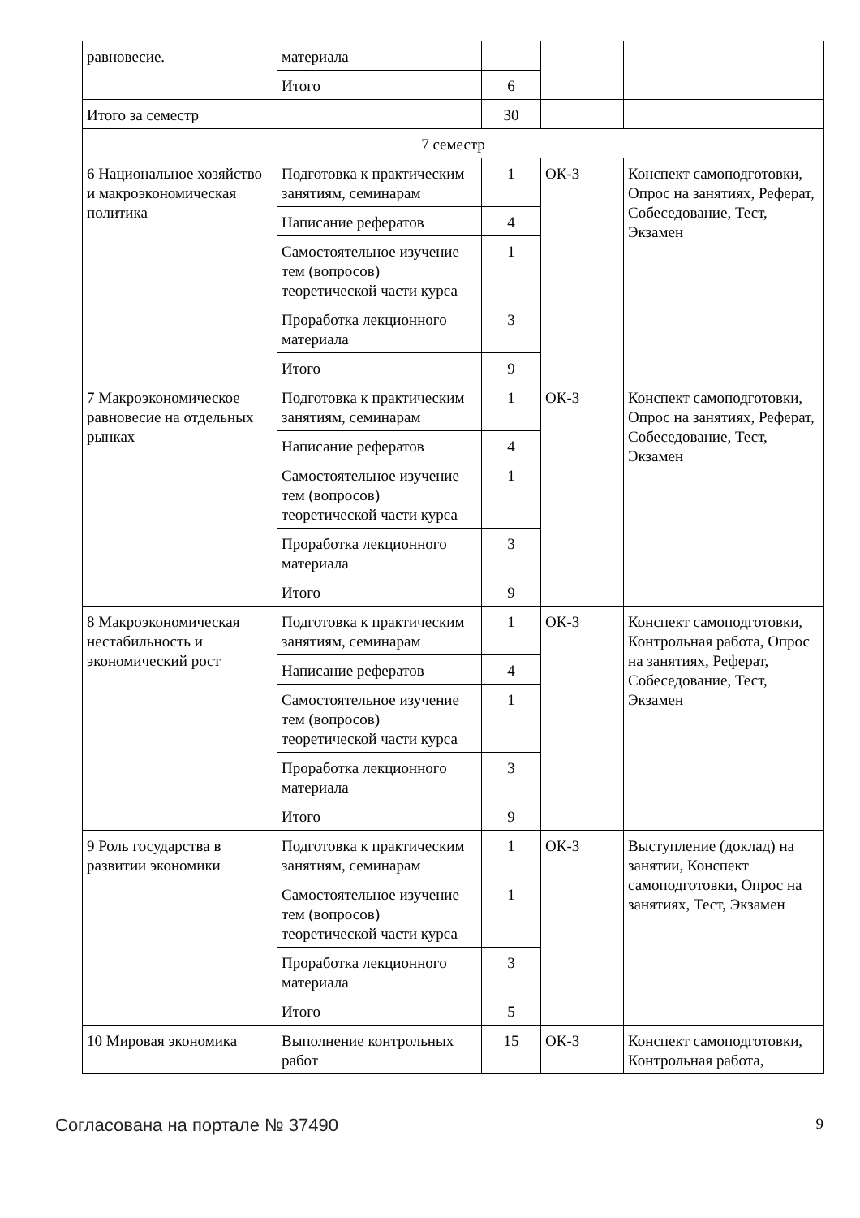| равновесие. | материала | | | |
| | Итого | 6 | | |
| Итого за семестр | | 30 | | |
| 7 семестр | | | | |
| 6 Национальное хозяйство и макроэкономическая политика | Подготовка к практическим занятиям, семинарам | 1 | ОК-3 | Конспект самоподготовки, Опрос на занятиях, Реферат, Собеседование, Тест, Экзамен |
| | Написание рефератов | 4 | | |
| | Самостоятельное изучение тем (вопросов) теоретической части курса | 1 | | |
| | Проработка лекционного материала | 3 | | |
| | Итого | 9 | | |
| 7 Макроэкономическое равновесие на отдельных рынках | Подготовка к практическим занятиям, семинарам | 1 | ОК-3 | Конспект самоподготовки, Опрос на занятиях, Реферат, Собеседование, Тест, Экзамен |
| | Написание рефератов | 4 | | |
| | Самостоятельное изучение тем (вопросов) теоретической части курса | 1 | | |
| | Проработка лекционного материала | 3 | | |
| | Итого | 9 | | |
| 8 Макроэкономическая нестабильность и экономический рост | Подготовка к практическим занятиям, семинарам | 1 | ОК-3 | Конспект самоподготовки, Контрольная работа, Опрос на занятиях, Реферат, Собеседование, Тест, Экзамен |
| | Написание рефератов | 4 | | |
| | Самостоятельное изучение тем (вопросов) теоретической части курса | 1 | | |
| | Проработка лекционного материала | 3 | | |
| | Итого | 9 | | |
| 9 Роль государства в развитии экономики | Подготовка к практическим занятиям, семинарам | 1 | ОК-3 | Выступление (доклад) на занятии, Конспект самоподготовки, Опрос на занятиях, Тест, Экзамен |
| | Самостоятельное изучение тем (вопросов) теоретической части курса | 1 | | |
| | Проработка лекционного материала | 3 | | |
| | Итого | 5 | | |
| 10 Мировая экономика | Выполнение контрольных работ | 15 | ОК-3 | Конспект самоподготовки, Контрольная работа, |
Согласована на портале № 37490 9